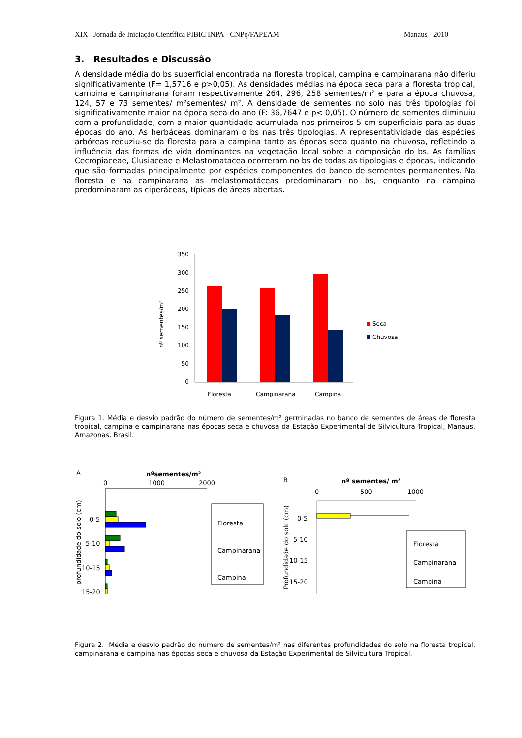XIX Jornada de Iniciação Científica PIBIC INPA - CNPq/FAPEAM Manaus - 2010
3. Resultados e Discussão
A densidade média do bs superficial encontrada na floresta tropical, campina e campinarana não diferiu significativamente (F= 1,5716 e p>0,05). As densidades médias na época seca para a floresta tropical, campina e campinarana foram respectivamente 264, 296, 258 sementes/m² e para a época chuvosa, 124, 57 e 73 sementes/ m²sementes/ m². A densidade de sementes no solo nas três tipologias foi significativamente maior na época seca do ano (F: 36,7647 e p< 0,05). O número de sementes diminuiu com a profundidade, com a maior quantidade acumulada nos primeiros 5 cm superficiais para as duas épocas do ano. As herbáceas dominaram o bs nas três tipologias. A representatividade das espécies arbóreas reduziu-se da floresta para a campina tanto as épocas seca quanto na chuvosa, refletindo a influência das formas de vida dominantes na vegetação local sobre a composição do bs. As famílias Cecropiaceae, Clusiaceae e Melastomatacea ocorreram no bs de todas as tipologias e épocas, indicando que são formadas principalmente por espécies componentes do banco de sementes permanentes. Na floresta e na campinarana as melastomatáceas predominaram no bs, enquanto na campina predominaram as ciperáceas, típicas de áreas abertas.
nº sementes/m²
350
300
250
200
150
100
50
0
Floresta
Campinarana
Campina
Seca
Chuvosa
Figura 1. Média e desvio padrão do número de sementes/m² germinadas no banco de sementes de áreas de floresta tropical, campina e campinarana nas épocas seca e chuvosa da Estação Experimental de Silvicultura Tropical, Manaus, Amazonas, Brasil.
A
nºsementes/m²
0
1000
2000
profundidade do solo (cm)
0-5
5-10
10-15
15-20
Floresta
Campinarana
Campina
B
nº sementes/ m²
0
500
1000
Profundidade do solo (cm)
0-5
5-10
10-15
15-20
Floresta
Campinarana
Campina
Figura 2. Média e desvio padrão do numero de sementes/m² nas diferentes profundidades do solo na floresta tropical, campinarana e campina nas épocas seca e chuvosa da Estação Experimental de Silvicultura Tropical.